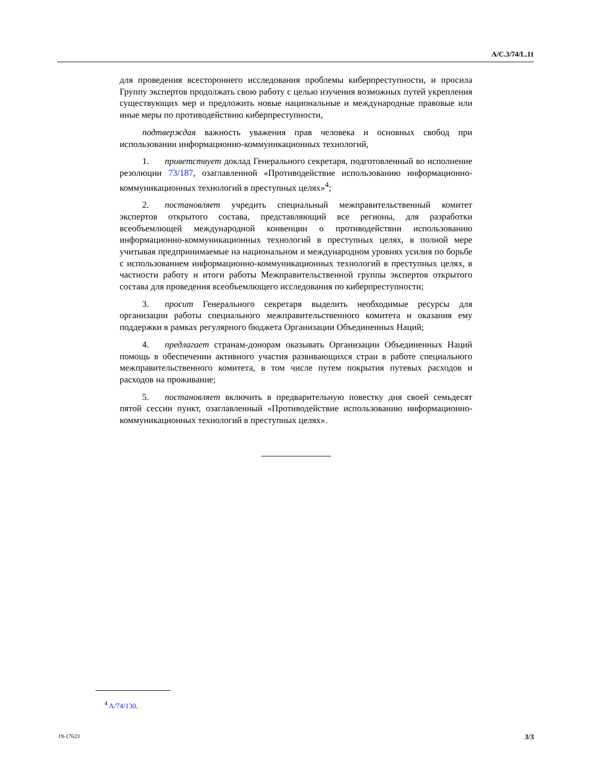A/C.3/74/L.11
для проведения всестороннего исследования проблемы киберпреступности, и просила Группу экспертов продолжать свою работу с целью изучения возможных путей укрепления существующих мер и предложить новые национальные и международные правовые или иные меры по противодействию киберпреступности,
подтверждая важность уважения прав человека и основных свобод при использовании информационно-коммуникационных технологий,
1. приветствует доклад Генерального секретаря, подготовленный во исполнение резолюции 73/187, озаглавленной «Противодействие использованию информационно-коммуникационных технологий в преступных целях»<sup>4</sup>;
2. постановляет учредить специальный межправительственный комитет экспертов открытого состава, представляющий все регионы, для разработки всеобъемлющей международной конвенции о противодействии использованию информационно-коммуникационных технологий в преступных целях, в полной мере учитывая предпринимаемые на национальном и международном уровнях усилия по борьбе с использованием информационно-коммуникационных технологий в преступных целях, в частности работу и итоги работы Межправительственной группы экспертов открытого состава для проведения всеобъемлющего исследования по киберпреступности;
3. просит Генерального секретаря выделить необходимые ресурсы для организации работы специального межправительственного комитета и оказания ему поддержки в рамках регулярного бюджета Организации Объединенных Наций;
4. предлагает странам-донорам оказывать Организации Объединенных Наций помощь в обеспечении активного участия развивающихся стран в работе специального межправительственного комитета, в том числе путем покрытия путевых расходов и расходов на проживание;
5. постановляет включить в предварительную повестку дня своей семьдесят пятой сессии пункт, озаглавленный «Противодействие использованию информационно-коммуникационных технологий в преступных целях».
<sup>4</sup> A/74/130.
19-17623 3/3